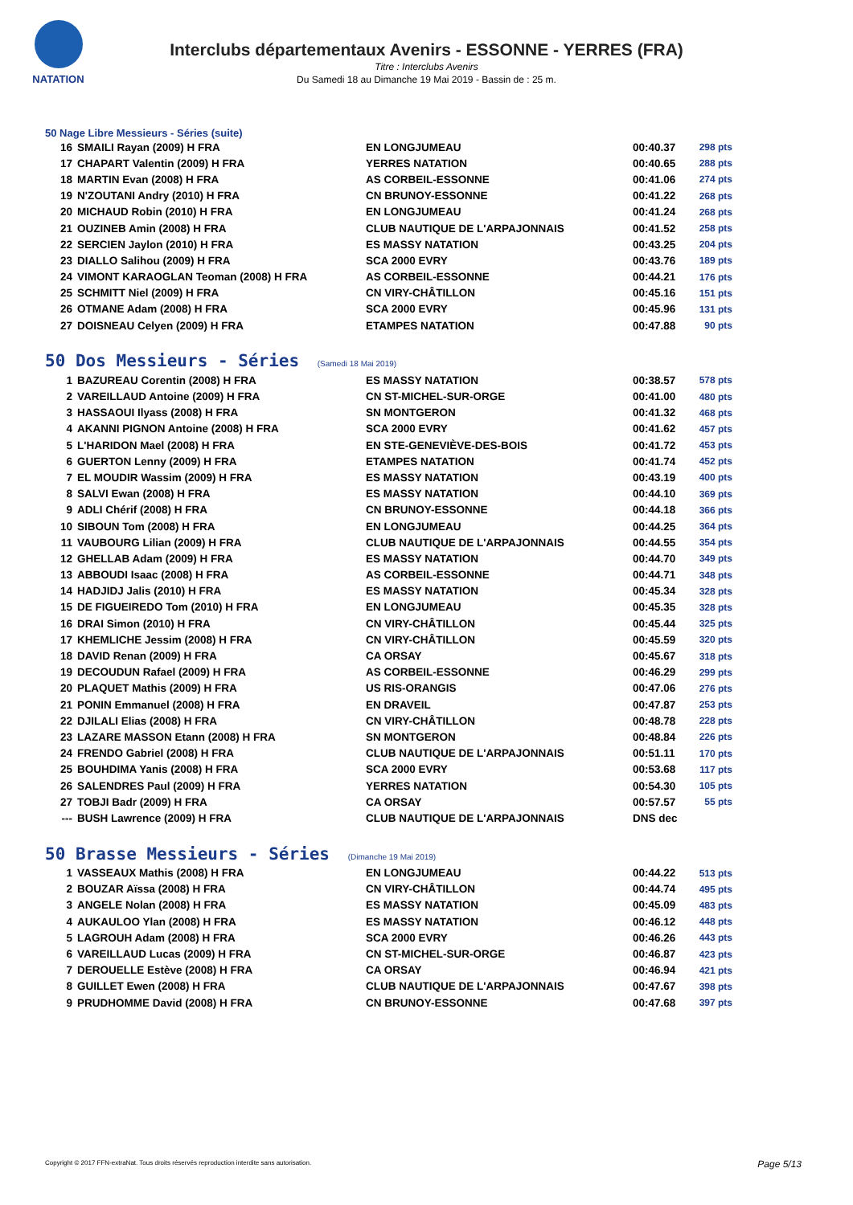NATATION
Interclubs départementaux Avenirs - ESSONNE - YERRES (FRA)
Titre : Interclubs Avenirs
Du Samedi 18 au Dimanche 19 Mai 2019 - Bassin de : 25 m.
50 Nage Libre Messieurs - Séries (suite)
| 16 | SMAILI Rayan (2009) H FRA | EN LONGJUMEAU | 00:40.37 | 298 pts |
| 17 | CHAPART Valentin (2009) H FRA | YERRES NATATION | 00:40.65 | 288 pts |
| 18 | MARTIN Evan (2008) H FRA | AS CORBEIL-ESSONNE | 00:41.06 | 274 pts |
| 19 | N'ZOUTANI Andry (2010) H FRA | CN BRUNOY-ESSONNE | 00:41.22 | 268 pts |
| 20 | MICHAUD Robin (2010) H FRA | EN LONGJUMEAU | 00:41.24 | 268 pts |
| 21 | OUZINEB Amin (2008) H FRA | CLUB NAUTIQUE DE L'ARPAJONNAIS | 00:41.52 | 258 pts |
| 22 | SERCIEN Jaylon (2010) H FRA | ES MASSY NATATION | 00:43.25 | 204 pts |
| 23 | DIALLO Salihou (2009) H FRA | SCA 2000 EVRY | 00:43.76 | 189 pts |
| 24 | VIMONT KARAOGLAN Teoman (2008) H FRA | AS CORBEIL-ESSONNE | 00:44.21 | 176 pts |
| 25 | SCHMITT Niel (2009) H FRA | CN VIRY-CHÂTILLON | 00:45.16 | 151 pts |
| 26 | OTMANE Adam (2008) H FRA | SCA 2000 EVRY | 00:45.96 | 131 pts |
| 27 | DOISNEAU Celyen (2009) H FRA | ETAMPES NATATION | 00:47.88 | 90 pts |
50 Dos Messieurs - Séries (Samedi 18 Mai 2019)
| 1 | BAZUREAU Corentin (2008) H FRA | ES MASSY NATATION | 00:38.57 | 578 pts |
| 2 | VAREILLAUD Antoine (2009) H FRA | CN ST-MICHEL-SUR-ORGE | 00:41.00 | 480 pts |
| 3 | HASSAOUI Ilyass (2008) H FRA | SN MONTGERON | 00:41.32 | 468 pts |
| 4 | AKANNI PIGNON Antoine (2008) H FRA | SCA 2000 EVRY | 00:41.62 | 457 pts |
| 5 | L'HARIDON Mael (2008) H FRA | EN STE-GENEVIÈVE-DES-BOIS | 00:41.72 | 453 pts |
| 6 | GUERTON Lenny (2009) H FRA | ETAMPES NATATION | 00:41.74 | 452 pts |
| 7 | EL MOUDIR Wassim (2009) H FRA | ES MASSY NATATION | 00:43.19 | 400 pts |
| 8 | SALVI Ewan (2008) H FRA | ES MASSY NATATION | 00:44.10 | 369 pts |
| 9 | ADLI Chérif (2008) H FRA | CN BRUNOY-ESSONNE | 00:44.18 | 366 pts |
| 10 | SIBOUN Tom (2008) H FRA | EN LONGJUMEAU | 00:44.25 | 364 pts |
| 11 | VAUBOURG Lilian (2009) H FRA | CLUB NAUTIQUE DE L'ARPAJONNAIS | 00:44.55 | 354 pts |
| 12 | GHELLAB Adam (2009) H FRA | ES MASSY NATATION | 00:44.70 | 349 pts |
| 13 | ABBOUDI Isaac (2008) H FRA | AS CORBEIL-ESSONNE | 00:44.71 | 348 pts |
| 14 | HADJIDJ Jalis (2010) H FRA | ES MASSY NATATION | 00:45.34 | 328 pts |
| 15 | DE FIGUEIREDO Tom (2010) H FRA | EN LONGJUMEAU | 00:45.35 | 328 pts |
| 16 | DRAI Simon (2010) H FRA | CN VIRY-CHÂTILLON | 00:45.44 | 325 pts |
| 17 | KHEMLICHE Jessim (2008) H FRA | CN VIRY-CHÂTILLON | 00:45.59 | 320 pts |
| 18 | DAVID Renan (2009) H FRA | CA ORSAY | 00:45.67 | 318 pts |
| 19 | DECOUDUN Rafael (2009) H FRA | AS CORBEIL-ESSONNE | 00:46.29 | 299 pts |
| 20 | PLAQUET Mathis (2009) H FRA | US RIS-ORANGIS | 00:47.06 | 276 pts |
| 21 | PONIN Emmanuel (2008) H FRA | EN DRAVEIL | 00:47.87 | 253 pts |
| 22 | DJILALI Elias (2008) H FRA | CN VIRY-CHÂTILLON | 00:48.78 | 228 pts |
| 23 | LAZARE MASSON Etann (2008) H FRA | SN MONTGERON | 00:48.84 | 226 pts |
| 24 | FRENDO Gabriel (2008) H FRA | CLUB NAUTIQUE DE L'ARPAJONNAIS | 00:51.11 | 170 pts |
| 25 | BOUHDIMA Yanis (2008) H FRA | SCA 2000 EVRY | 00:53.68 | 117 pts |
| 26 | SALENDRES Paul (2009) H FRA | YERRES NATATION | 00:54.30 | 105 pts |
| 27 | TOBJI Badr (2009) H FRA | CA ORSAY | 00:57.57 | 55 pts |
| --- | BUSH Lawrence (2009) H FRA | CLUB NAUTIQUE DE L'ARPAJONNAIS | DNS dec | |
50 Brasse Messieurs - Séries (Dimanche 19 Mai 2019)
| 1 | VASSEAUX Mathis (2008) H FRA | EN LONGJUMEAU | 00:44.22 | 513 pts |
| 2 | BOUZAR Aïssa (2008) H FRA | CN VIRY-CHÂTILLON | 00:44.74 | 495 pts |
| 3 | ANGELE Nolan (2008) H FRA | ES MASSY NATATION | 00:45.09 | 483 pts |
| 4 | AUKAULOO Ylan (2008) H FRA | ES MASSY NATATION | 00:46.12 | 448 pts |
| 5 | LAGROUH Adam (2008) H FRA | SCA 2000 EVRY | 00:46.26 | 443 pts |
| 6 | VAREILLAUD Lucas (2009) H FRA | CN ST-MICHEL-SUR-ORGE | 00:46.87 | 423 pts |
| 7 | DEROUELLE Estève (2008) H FRA | CA ORSAY | 00:46.94 | 421 pts |
| 8 | GUILLET Ewen (2008) H FRA | CLUB NAUTIQUE DE L'ARPAJONNAIS | 00:47.67 | 398 pts |
| 9 | PRUDHOMME David (2008) H FRA | CN BRUNOY-ESSONNE | 00:47.68 | 397 pts |
Copyright © 2017 FFN-extraNat. Tous droits réservés reproduction interdite sans autorisation.
Page 5/13